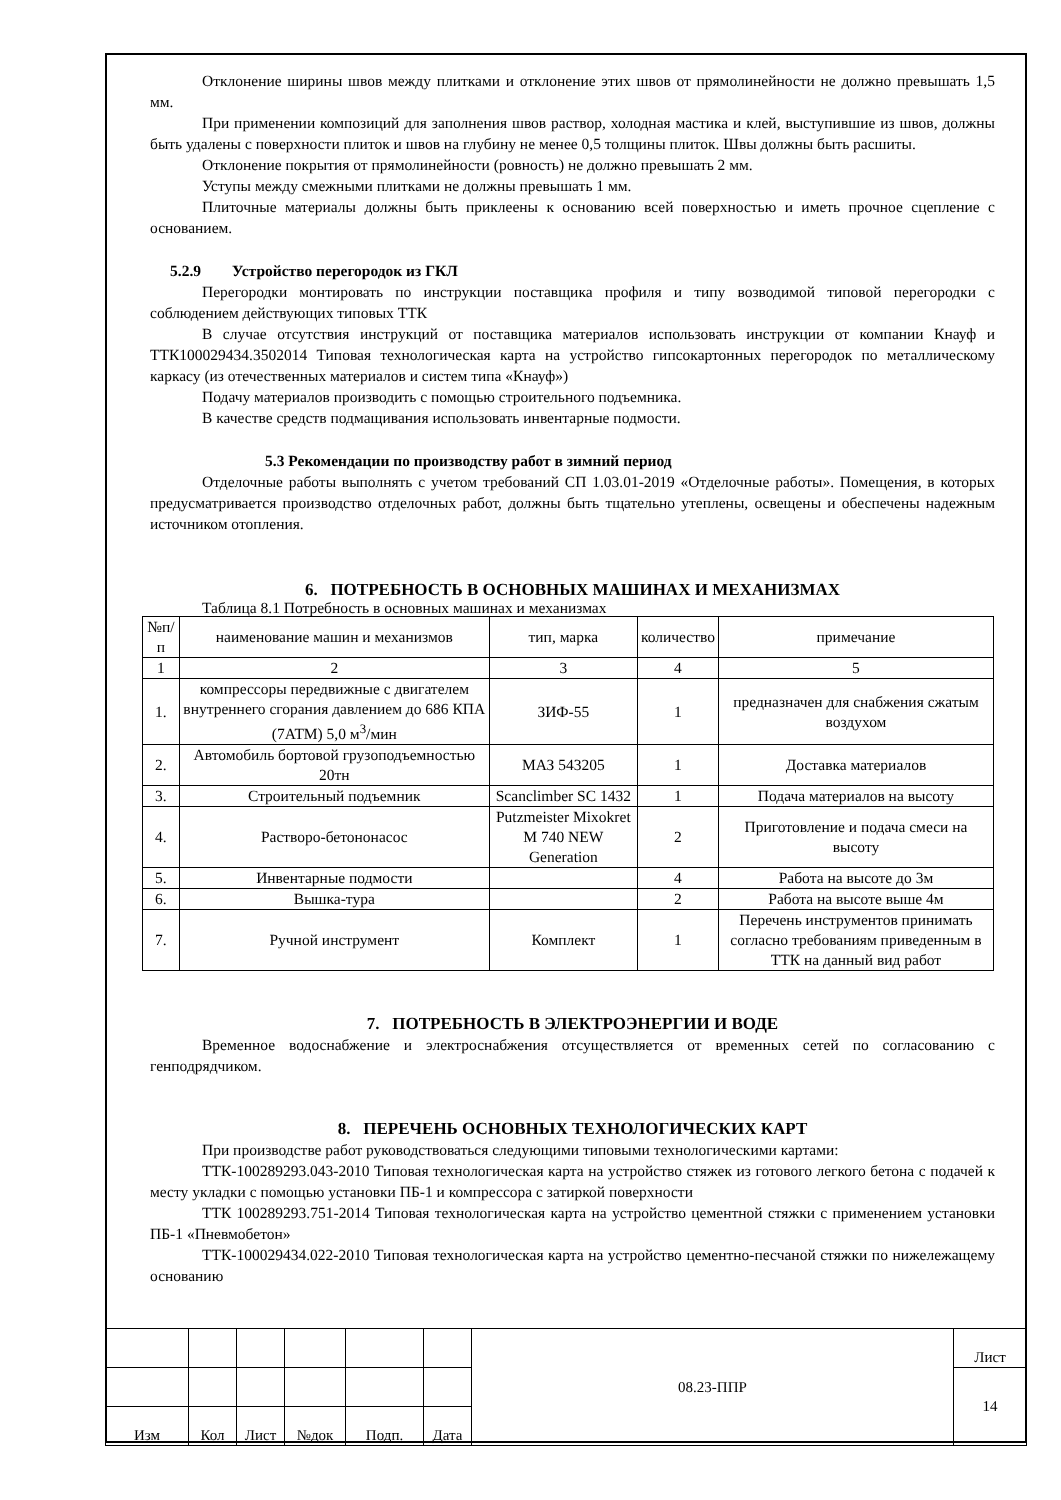Отклонение ширины швов между плитками и отклонение этих швов от прямолинейности не должно превышать 1,5 мм.
При применении композиций для заполнения швов раствор, холодная мастика и клей, выступившие из швов, должны быть удалены с поверхности плиток и швов на глубину не менее 0,5 толщины плиток. Швы должны быть расшиты.
Отклонение покрытия от прямолинейности (ровность) не должно превышать 2 мм.
Уступы между смежными плитками не должны превышать 1 мм.
Плиточные материалы должны быть приклеены к основанию всей поверхностью и иметь прочное сцепление с основанием.
5.2.9 Устройство перегородок из ГКЛ
Перегородки монтировать по инструкции поставщика профиля и типу возводимой типовой перегородки с соблюдением действующих типовых ТТК
В случае отсутствия инструкций от поставщика материалов использовать инструкции от компании Кнауф и ТТК100029434.3502014 Типовая технологическая карта на устройство гипсокартонных перегородок по металлическому каркасу (из отечественных материалов и систем типа «Кнауф»)
Подачу материалов производить с помощью строительного подъемника.
В качестве средств подмащивания использовать инвентарные подмости.
5.3 Рекомендации по производству работ в зимний период
Отделочные работы выполнять с учетом требований СП 1.03.01-2019 «Отделочные работы». Помещения, в которых предусматривается производство отделочных работ, должны быть тщательно утеплены, освещены и обеспечены надежным источником отопления.
6. ПОТРЕБНОСТЬ В ОСНОВНЫХ МАШИНАХ И МЕХАНИЗМАХ
Таблица 8.1 Потребность в основных машинах и механизмах
| №п/п | наименование машин и механизмов | тип, марка | количество | примечание |
| --- | --- | --- | --- | --- |
| 1 | 2 | 3 | 4 | 5 |
| 1. | компрессоры передвижные с двигателем внутреннего сгорания давлением до 686 КПА (7АТМ) 5,0 м<sup>3</sup>/мин | ЗИФ-55 | 1 | предназначен для снабжения сжатым воздухом |
| 2. | Автомобиль бортовой грузоподъемностью 20тн | МАЗ 543205 | 1 | Доставка материалов |
| 3. | Строительный подъемник | Scanclimber SC 1432 | 1 | Подача материалов на высоту |
| 4. | Растворо-бетононасос | Putzmeister Mixokret M 740 NEW Generation | 2 | Приготовление и подача смеси на высоту |
| 5. | Инвентарные подмости | | 4 | Работа на высоте до 3м |
| 6. | Вышка-тура | | 2 | Работа на высоте выше 4м |
| 7. | Ручной инструмент | Комплект | 1 | Перечень инструментов принимать согласно требованиям приведенным в ТТК на данный вид работ |
7. ПОТРЕБНОСТЬ В ЭЛЕКТРОЭНЕРГИИ И ВОДЕ
Временное водоснабжение и электроснабжения отсуществляется от временных сетей по согласованию с генподрядчиком.
8. ПЕРЕЧЕНЬ ОСНОВНЫХ ТЕХНОЛОГИЧЕСКИХ КАРТ
При производстве работ руководствоваться следующими типовыми технологическими картами:
ТТК-100289293.043-2010 Типовая технологическая карта на устройство стяжек из готового легкого бетона с подачей к месту укладки с помощью установки ПБ-1 и компрессора с затиркой поверхности
ТТК 100289293.751-2014 Типовая технологическая карта на устройство цементной стяжки с применением установки ПБ-1 «Пневмобетон»
ТТК-100029434.022-2010 Типовая технологическая карта на устройство цементно-песчаной стяжки по нижележащему основанию
| | | | | | | 08.23-ППР | Лист |
| | | | | | | | 14 |
| Изм | Кол | Лист | №док | Подп. | Дата | | |